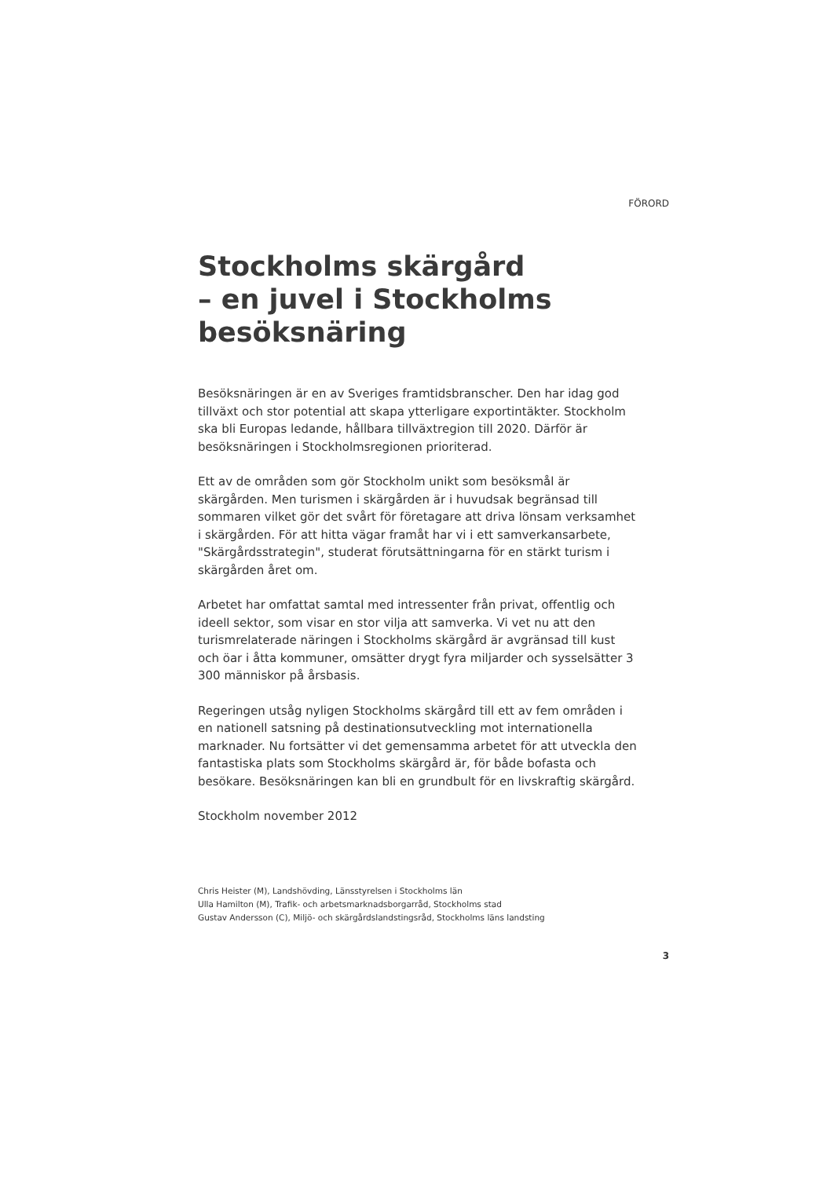FÖRORD
Stockholms skärgård
– en juvel i Stockholms
besöksnäring
Besöksnäringen är en av Sveriges framtidsbranscher. Den har idag god tillväxt och stor potential att skapa ytterligare exportintäkter. Stockholm ska bli Europas ledande, hållbara tillväxtregion till 2020. Därför är besöksnäringen i Stockholmsregionen prioriterad.
Ett av de områden som gör Stockholm unikt som besöksmål är skärgården. Men turismen i skärgården är i huvudsak begränsad till sommaren vilket gör det svårt för företagare att driva lönsam verksamhet i skärgården. För att hitta vägar framåt har vi i ett samverkansarbete, "Skärgårdsstrategin", studerat förutsättningarna för en stärkt turism i skärgården året om.
Arbetet har omfattat samtal med intressenter från privat, offentlig och ideell sektor, som visar en stor vilja att samverka. Vi vet nu att den turismrelaterade näringen i Stockholms skärgård är avgränsad till kust och öar i åtta kommuner, omsätter drygt fyra miljarder och sysselsätter 3 300 människor på årsbasis.
Regeringen utsåg nyligen Stockholms skärgård till ett av fem områden i en nationell satsning på destinationsutveckling mot internationella marknader. Nu fortsätter vi det gemensamma arbetet för att utveckla den fantastiska plats som Stockholms skärgård är, för både bofasta och besökare. Besöksnäringen kan bli en grundbult för en livskraftig skärgård.
Stockholm november 2012
Chris Heister (M), Landshövding, Länsstyrelsen i Stockholms län
Ulla Hamilton (M), Trafik- och arbetsmarknadsborgarråd, Stockholms stad
Gustav Andersson (C), Miljö- och skärgårdslandstingsråd, Stockholms läns landsting
3